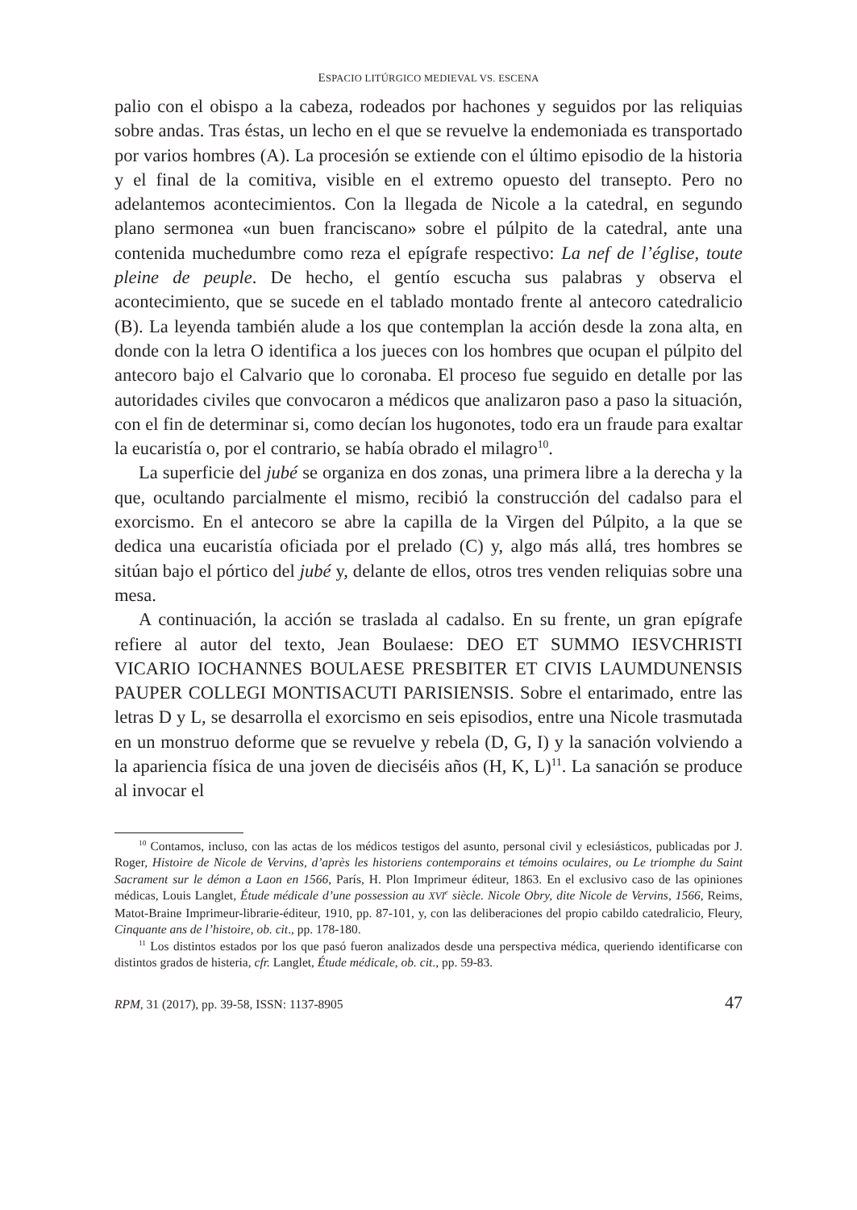ESPACIO LITÚRGICO MEDIEVAL VS. ESCENA
palio con el obispo a la cabeza, rodeados por hachones y seguidos por las reliquias sobre andas. Tras éstas, un lecho en el que se revuelve la endemoniada es transportado por varios hombres (A). La procesión se extiende con el último episodio de la historia y el final de la comitiva, visible en el extremo opuesto del transepto. Pero no adelantemos acontecimientos. Con la llegada de Nicole a la catedral, en segundo plano sermonea «un buen franciscano» sobre el púlpito de la catedral, ante una contenida muchedumbre como reza el epígrafe respectivo: La nef de l’église, toute pleine de peuple. De hecho, el gentío escucha sus palabras y observa el acontecimiento, que se sucede en el tablado montado frente al antecoro catedralicio (B). La leyenda también alude a los que contemplan la acción desde la zona alta, en donde con la letra O identifica a los jueces con los hombres que ocupan el púlpito del antecoro bajo el Calvario que lo coronaba. El proceso fue seguido en detalle por las autoridades civiles que convocaron a médicos que analizaron paso a paso la situación, con el fin de determinar si, como decían los hugonotes, todo era un fraude para exaltar la eucaristía o, por el contrario, se había obrado el milagro<sup>10</sup>.
La superficie del jubé se organiza en dos zonas, una primera libre a la derecha y la que, ocultando parcialmente el mismo, recibió la construcción del cadalso para el exorcismo. En el antecoro se abre la capilla de la Virgen del Púlpito, a la que se dedica una eucaristía oficiada por el prelado (C) y, algo más allá, tres hombres se sitúan bajo el pórtico del jubé y, delante de ellos, otros tres venden reliquias sobre una mesa.
A continuación, la acción se traslada al cadalso. En su frente, un gran epígrafe refiere al autor del texto, Jean Boulaese: DEO ET SUMMO IESVCHRISTI VICARIO IOCHANNES BOULAESE PRESBITER ET CIVIS LAUMDUNENSIS PAUPER COLLEGI MONTISACUTI PARISIENSIS. Sobre el entarimado, entre las letras D y L, se desarrolla el exorcismo en seis episodios, entre una Nicole trasmutada en un monstruo deforme que se revuelve y rebela (D, G, I) y la sanación volviendo a la apariencia física de una joven de dieciséis años (H, K, L)<sup>11</sup>. La sanación se produce al invocar el
<sup>10</sup> Contamos, incluso, con las actas de los médicos testigos del asunto, personal civil y eclesiásticos, publicadas por J. Roger, Histoire de Nicole de Vervins, d’après les historiens contemporains et témoins oculaires, ou Le triomphe du Saint Sacrament sur le démon a Laon en 1566, París, H. Plon Imprimeur éditeur, 1863. En el exclusivo caso de las opiniones médicas, Louis Langlet, Étude médicale d’une possession au XVI<sup>e</sup> siècle. Nicole Obry, dite Nicole de Vervins, 1566, Reims, Matot-Braine Imprimeur-librarie-éditeur, 1910, pp. 87-101, y, con las deliberaciones del propio cabildo catedralicio, Fleury, Cinquante ans de l’histoire, ob. cit., pp. 178-180.
<sup>11</sup> Los distintos estados por los que pasó fueron analizados desde una perspectiva médica, queriendo identificarse con distintos grados de histeria, cfr. Langlet, Étude médicale, ob. cit., pp. 59-83.
RPM, 31 (2017), pp. 39-58, ISSN: 1137-8905 47